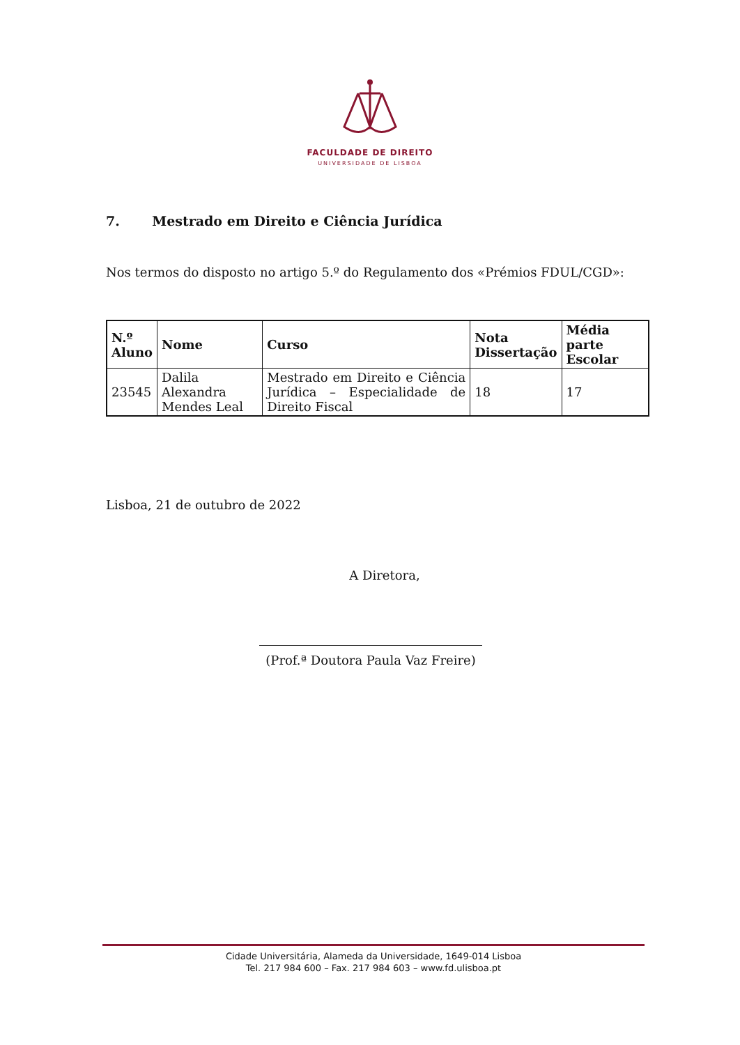FACULDADE DE DIREITO
UNIVERSIDADE DE LISBOA
7. Mestrado em Direito e Ciência Jurídica
Nos termos do disposto no artigo 5.º do Regulamento dos «Prémios FDUL/CGD»:
| N.º Aluno | Nome | Curso | Nota Dissertação | Média parte Escolar |
| --- | --- | --- | --- | --- |
| 23545 | Dalila Alexandra Mendes Leal | Mestrado em Direito e Ciência Jurídica – Especialidade de Direito Fiscal | 18 | 17 |
Lisboa, 21 de outubro de 2022
A Diretora,
(Prof.ª Doutora Paula Vaz Freire)
Cidade Universitária, Alameda da Universidade, 1649-014 Lisboa
Tel. 217 984 600 – Fax. 217 984 603 – www.fd.ulisboa.pt